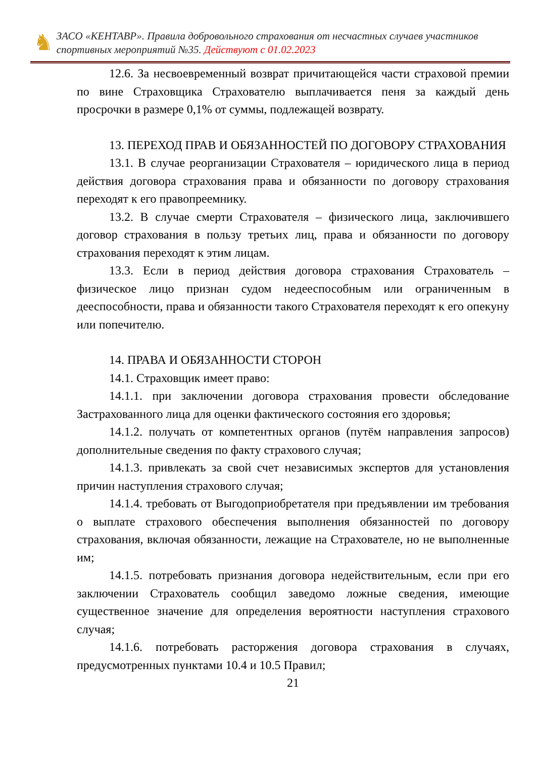♞
ЗАСО «КЕНТАВР». Правила добровольного страхования от несчастных случаев участников спортивных мероприятий №35. Действуют с 01.02.2023
12.6. За несвоевременный возврат причитающейся части страховой премии по вине Страховщика Страхователю выплачивается пеня за каждый день просрочки в размере 0,1% от суммы, подлежащей возврату.
13. ПЕРЕХОД ПРАВ И ОБЯЗАННОСТЕЙ ПО ДОГОВОРУ СТРАХОВАНИЯ
13.1. В случае реорганизации Страхователя – юридического лица в период действия договора страхования права и обязанности по договору страхования переходят к его правопреемнику.
13.2. В случае смерти Страхователя – физического лица, заключившего договор страхования в пользу третьих лиц, права и обязанности по договору страхования переходят к этим лицам.
13.3. Если в период действия договора страхования Страхователь – физическое лицо признан судом недееспособным или ограниченным в дееспособности, права и обязанности такого Страхователя переходят к его опекуну или попечителю.
14. ПРАВА И ОБЯЗАННОСТИ СТОРОН
14.1. Страховщик имеет право:
14.1.1. при заключении договора страхования провести обследование Застрахованного лица для оценки фактического состояния его здоровья;
14.1.2. получать от компетентных органов (путём направления запросов) дополнительные сведения по факту страхового случая;
14.1.3. привлекать за свой счет независимых экспертов для установления причин наступления страхового случая;
14.1.4. требовать от Выгодоприобретателя при предъявлении им требования о выплате страхового обеспечения выполнения обязанностей по договору страхования, включая обязанности, лежащие на Страхователе, но не выполненные им;
14.1.5. потребовать признания договора недействительным, если при его заключении Страхователь сообщил заведомо ложные сведения, имеющие существенное значение для определения вероятности наступления страхового случая;
14.1.6. потребовать расторжения договора страхования в случаях, предусмотренных пунктами 10.4 и 10.5 Правил;
21